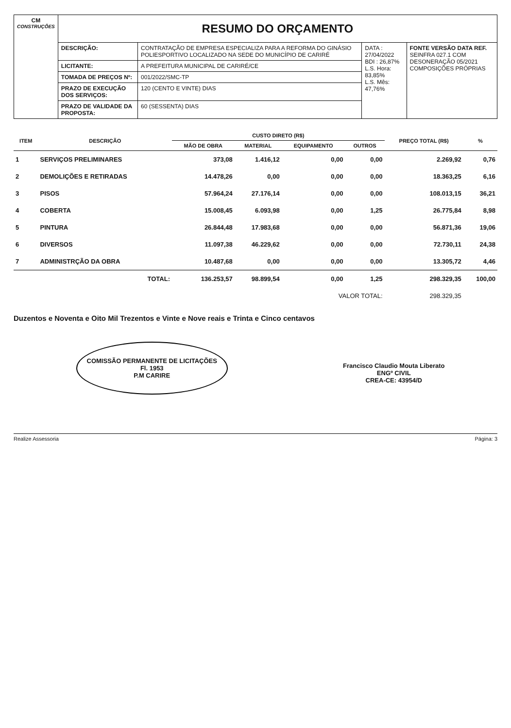| CM CONSTRUÇÕES | RESUMO DO ORÇAMENTO | | | |
| | DESCRIÇÃO: | CONTRATAÇÃO DE EMPRESA ESPECIALIZA PARA A REFORMA DO GINÁSIO POLIESPORTIVO LOCALIZADO NA SEDE DO MUNICÍPIO DE CARIRÉ | DATA : 27/04/2022 BDI : 26,87% L.S. Hora: 83,85% L.S. Mês: 47,76% | FONTE VERSÃO DATA REF. SEINFRA 027.1 COM DESONERAÇÃO 05/2021 COMPOSIÇÕES PRÓPRIAS |
| | LICITANTE: | A PREFEITURA MUNICIPAL DE CARIRÉ/CE | | |
| | TOMADA DE PREÇOS Nº: | 001/2022/SMC-TP | | |
| | PRAZO DE EXECUÇÃO DOS SERVIÇOS: | 120 (CENTO E VINTE) DIAS | | |
| | PRAZO DE VALIDADE DA PROPOSTA: | 60 (SESSENTA) DIAS | | |
| ITEM | DESCRIÇÃO | CUSTO DIRETO (R$) | | | | PREÇO TOTAL (R$) | % |
| --- | --- | --- | --- | --- | --- | --- | --- |
| | | MÃO DE OBRA | MATERIAL | EQUIPAMENTO | OUTROS | | |
| 1 | SERVIÇOS PRELIMINARES | 373,08 | 1.416,12 | 0,00 | 0,00 | 2.269,92 | 0,76 |
| 2 | DEMOLIÇÕES E RETIRADAS | 14.478,26 | 0,00 | 0,00 | 0,00 | 18.363,25 | 6,16 |
| 3 | PISOS | 57.964,24 | 27.176,14 | 0,00 | 0,00 | 108.013,15 | 36,21 |
| 4 | COBERTA | 15.008,45 | 6.093,98 | 0,00 | 1,25 | 26.775,84 | 8,98 |
| 5 | PINTURA | 26.844,48 | 17.983,68 | 0,00 | 0,00 | 56.871,36 | 19,06 |
| 6 | DIVERSOS | 11.097,38 | 46.229,62 | 0,00 | 0,00 | 72.730,11 | 24,38 |
| 7 | ADMINISTRÇÃO DA OBRA | 10.487,68 | 0,00 | 0,00 | 0,00 | 13.305,72 | 4,46 |
| | TOTAL: | 136.253,57 | 98.899,54 | 0,00 | 1,25 | 298.329,35 | 100,00 |
| VALOR TOTAL: | | | | | | 298.329,35 | |
Duzentos e Noventa e Oito Mil Trezentos e Vinte e Nove reais e Trinta e Cinco centavos
COMISSÃO PERMANENTE DE LICITAÇÕES
Fl. 1953
P.M CARIRE
Francisco Claudio Mouta Liberato
ENGº CIVIL
CREA-CE: 43954/D
Realize Assessoria Página: 3